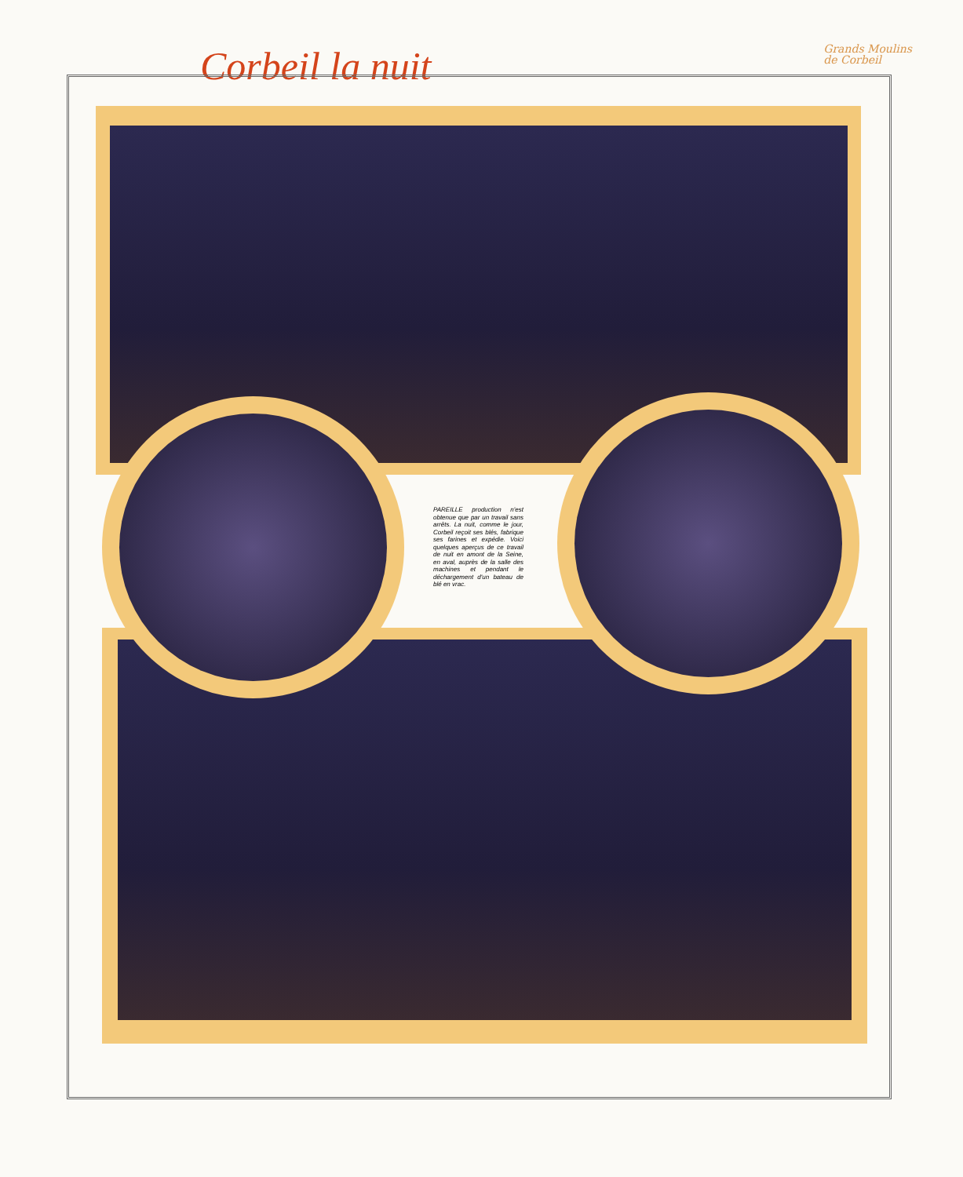Corbeil la nuit
Grands Moulins
de Corbeil
PAREILLE production n'est obtenue que par un travail sans arrêts. La nuit, comme le jour, Corbeil reçoit ses blés, fabrique ses farines et expédie. Voici quelques aperçus de ce travail de nuit en amont de la Seine, en aval, auprès de la salle des machines et pendant le déchargement d'un bateau de blé en vrac.